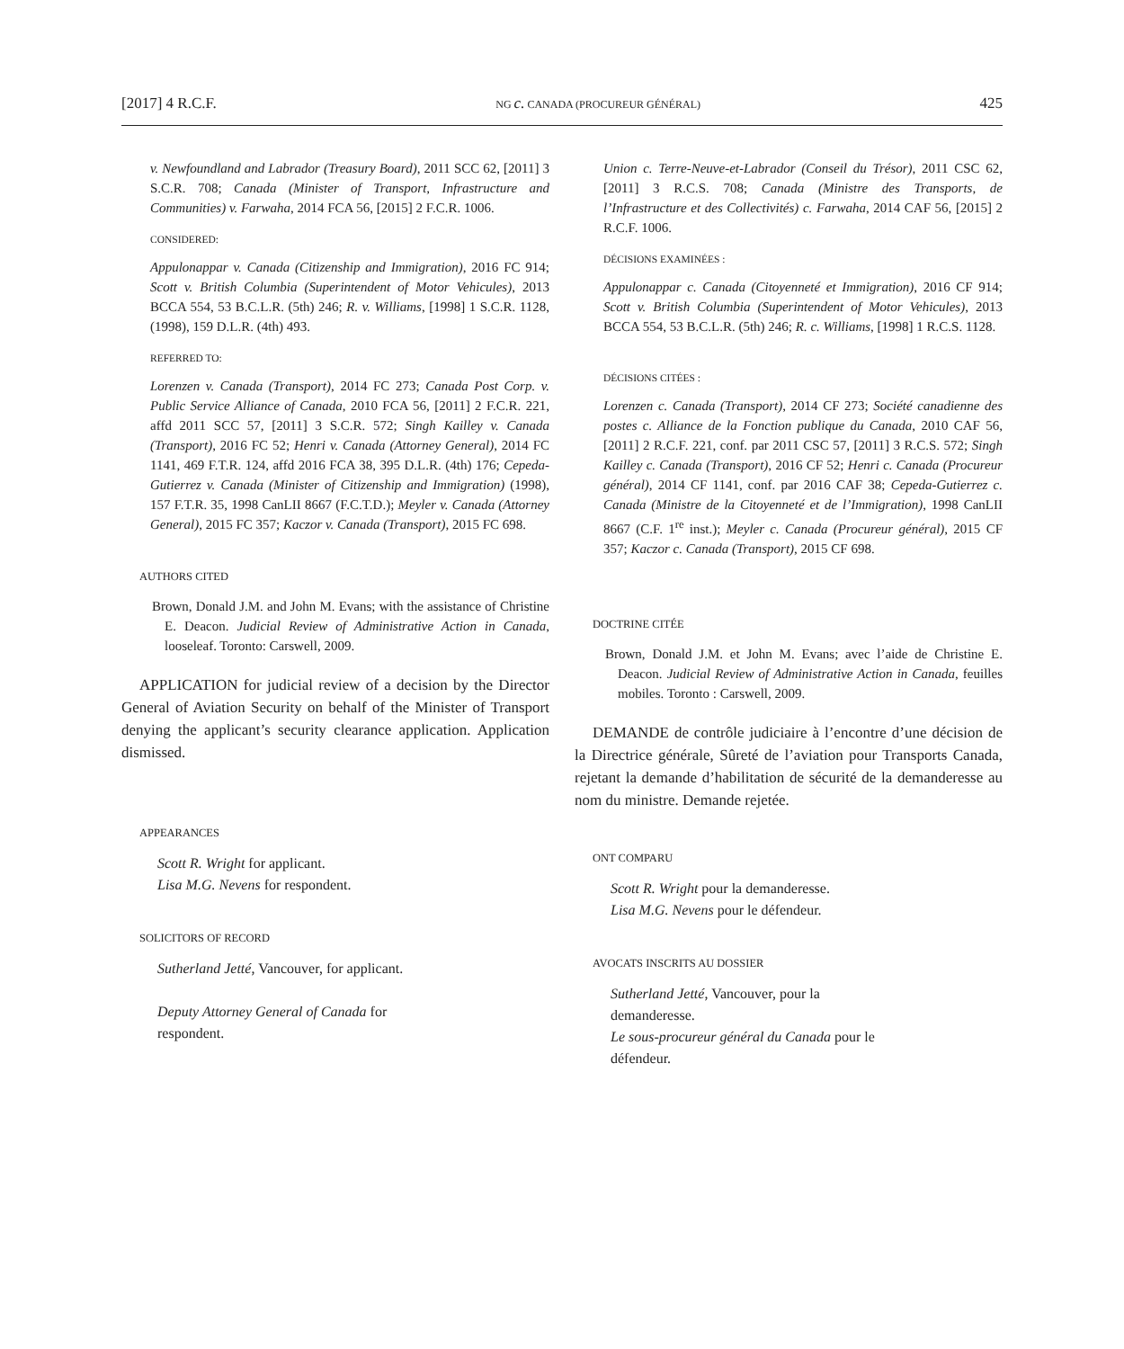[2017] 4 R.C.F. NG c. CANADA (PROCUREUR GÉNÉRAL) 425
v. Newfoundland and Labrador (Treasury Board), 2011 SCC 62, [2011] 3 S.C.R. 708; Canada (Minister of Transport, Infrastructure and Communities) v. Farwaha, 2014 FCA 56, [2015] 2 F.C.R. 1006.
CONSIDERED:
Appulonappar v. Canada (Citizenship and Immigration), 2016 FC 914; Scott v. British Columbia (Superintendent of Motor Vehicules), 2013 BCCA 554, 53 B.C.L.R. (5th) 246; R. v. Williams, [1998] 1 S.C.R. 1128, (1998), 159 D.L.R. (4th) 493.
REFERRED TO:
Lorenzen v. Canada (Transport), 2014 FC 273; Canada Post Corp. v. Public Service Alliance of Canada, 2010 FCA 56, [2011] 2 F.C.R. 221, affd 2011 SCC 57, [2011] 3 S.C.R. 572; Singh Kailley v. Canada (Transport), 2016 FC 52; Henri v. Canada (Attorney General), 2014 FC 1141, 469 F.T.R. 124, affd 2016 FCA 38, 395 D.L.R. (4th) 176; Cepeda-Gutierrez v. Canada (Minister of Citizenship and Immigration) (1998), 157 F.T.R. 35, 1998 CanLII 8667 (F.C.T.D.); Meyler v. Canada (Attorney General), 2015 FC 357; Kaczor v. Canada (Transport), 2015 FC 698.
AUTHORS CITED
Brown, Donald J.M. and John M. Evans; with the assistance of Christine E. Deacon. Judicial Review of Administrative Action in Canada, looseleaf. Toronto: Carswell, 2009.
APPLICATION for judicial review of a decision by the Director General of Aviation Security on behalf of the Minister of Transport denying the applicant’s security clearance application. Application dismissed.
APPEARANCES
Scott R. Wright for applicant.
Lisa M.G. Nevens for respondent.
SOLICITORS OF RECORD
Sutherland Jetté, Vancouver, for applicant.
Deputy Attorney General of Canada for
respondent.
Union c. Terre-Neuve-et-Labrador (Conseil du Trésor), 2011 CSC 62, [2011] 3 R.C.S. 708; Canada (Ministre des Transports, de l’Infrastructure et des Collectivités) c. Farwaha, 2014 CAF 56, [2015] 2 R.C.F. 1006.
DÉCISIONS EXAMINÉES :
Appulonappar c. Canada (Citoyenneté et Immigration), 2016 CF 914; Scott v. British Columbia (Superintendent of Motor Vehicules), 2013 BCCA 554, 53 B.C.L.R. (5th) 246; R. c. Williams, [1998] 1 R.C.S. 1128.
DÉCISIONS CITÉES :
Lorenzen c. Canada (Transport), 2014 CF 273; Société canadienne des postes c. Alliance de la Fonction publique du Canada, 2010 CAF 56, [2011] 2 R.C.F. 221, conf. par 2011 CSC 57, [2011] 3 R.C.S. 572; Singh Kailley c. Canada (Transport), 2016 CF 52; Henri c. Canada (Procureur général), 2014 CF 1141, conf. par 2016 CAF 38; Cepeda-Gutierrez c. Canada (Ministre de la Citoyenneté et de l’Immigration), 1998 CanLII 8667 (C.F. 1<sup>re</sup> inst.); Meyler c. Canada (Procureur général), 2015 CF 357; Kaczor c. Canada (Transport), 2015 CF 698.
DOCTRINE CITÉE
Brown, Donald J.M. et John M. Evans; avec l’aide de Christine E. Deacon. Judicial Review of Administrative Action in Canada, feuilles mobiles. Toronto : Carswell, 2009.
DEMANDE de contrôle judiciaire à l’encontre d’une décision de la Directrice générale, Sûreté de l’aviation pour Transports Canada, rejetant la demande d’habilitation de sécurité de la demanderesse au nom du ministre. Demande rejetée.
ONT COMPARU
Scott R. Wright pour la demanderesse.
Lisa M.G. Nevens pour le défendeur.
AVOCATS INSCRITS AU DOSSIER
Sutherland Jetté, Vancouver, pour la
demanderesse.
Le sous-procureur général du Canada pour le
défendeur.